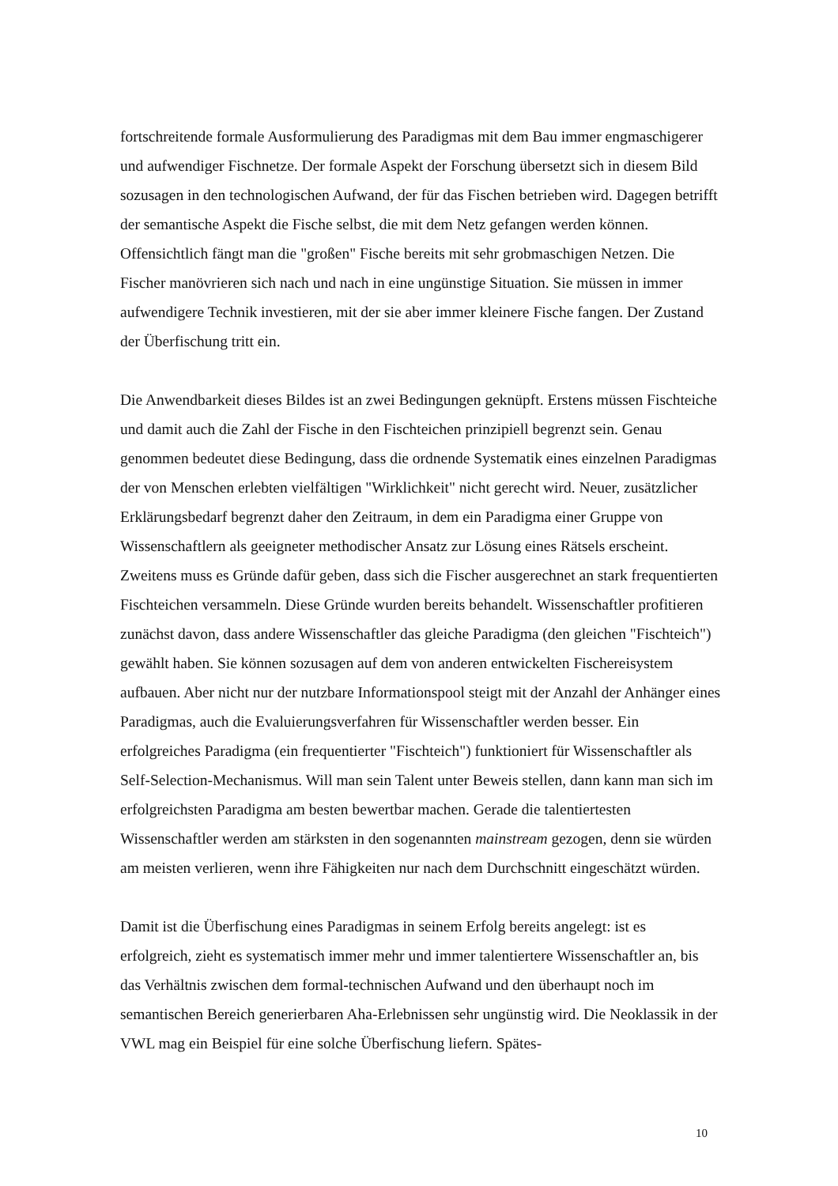fortschreitende formale Ausformulierung des Paradigmas mit dem Bau immer engmaschigerer und aufwendiger Fischnetze. Der formale Aspekt der Forschung übersetzt sich in diesem Bild sozusagen in den technologischen Aufwand, der für das Fischen betrieben wird. Dagegen betrifft der semantische Aspekt die Fische selbst, die mit dem Netz gefangen werden können. Offensichtlich fängt man die "großen" Fische bereits mit sehr grobmaschigen Netzen. Die Fischer manövrieren sich nach und nach in eine ungünstige Situation. Sie müssen in immer aufwendigere Technik investieren, mit der sie aber immer kleinere Fische fangen. Der Zustand der Überfischung tritt ein.
Die Anwendbarkeit dieses Bildes ist an zwei Bedingungen geknüpft. Erstens müssen Fischteiche und damit auch die Zahl der Fische in den Fischteichen prinzipiell begrenzt sein. Genau genommen bedeutet diese Bedingung, dass die ordnende Systematik eines einzelnen Paradigmas der von Menschen erlebten vielfältigen "Wirklichkeit" nicht gerecht wird. Neuer, zusätzlicher Erklärungsbedarf begrenzt daher den Zeitraum, in dem ein Paradigma einer Gruppe von Wissenschaftlern als geeigneter methodischer Ansatz zur Lösung eines Rätsels erscheint. Zweitens muss es Gründe dafür geben, dass sich die Fischer ausgerechnet an stark frequentierten Fischteichen versammeln. Diese Gründe wurden bereits behandelt. Wissenschaftler profitieren zunächst davon, dass andere Wissenschaftler das gleiche Paradigma (den gleichen "Fischteich") gewählt haben. Sie können sozusagen auf dem von anderen entwickelten Fischereisystem aufbauen. Aber nicht nur der nutzbare Informationspool steigt mit der Anzahl der Anhänger eines Paradigmas, auch die Evaluierungsverfahren für Wissenschaftler werden besser. Ein erfolgreiches Paradigma (ein frequentierter "Fischteich") funktioniert für Wissenschaftler als Self-Selection-Mechanismus. Will man sein Talent unter Beweis stellen, dann kann man sich im erfolgreichsten Paradigma am besten bewertbar machen. Gerade die talentiertesten Wissenschaftler werden am stärksten in den sogenannten mainstream gezogen, denn sie würden am meisten verlieren, wenn ihre Fähigkeiten nur nach dem Durchschnitt eingeschätzt würden.
Damit ist die Überfischung eines Paradigmas in seinem Erfolg bereits angelegt: ist es erfolgreich, zieht es systematisch immer mehr und immer talentiertere Wissenschaftler an, bis das Verhältnis zwischen dem formal-technischen Aufwand und den überhaupt noch im semantischen Bereich generierbaren Aha-Erlebnissen sehr ungünstig wird. Die Neoklassik in der VWL mag ein Beispiel für eine solche Überfischung liefern. Spätes-
10